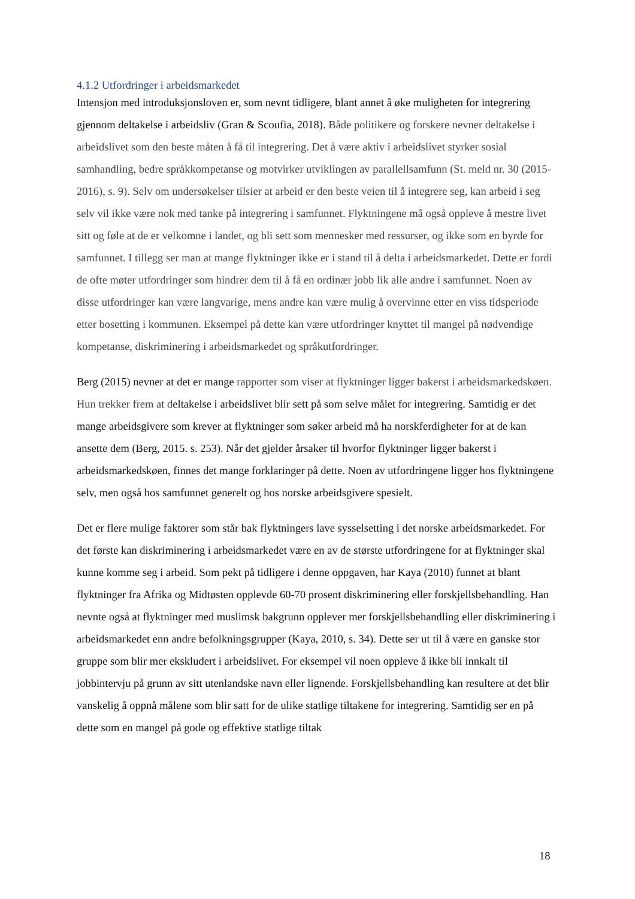4.1.2 Utfordringer i arbeidsmarkedet
Intensjon med introduksjonsloven er, som nevnt tidligere, blant annet å øke muligheten for integrering gjennom deltakelse i arbeidsliv (Gran & Scoufia, 2018). Både politikere og forskere nevner deltakelse i arbeidslivet som den beste måten å få til integrering. Det å være aktiv i arbeidslivet styrker sosial samhandling, bedre språkkompetanse og motvirker utviklingen av parallellsamfunn (St. meld nr. 30 (2015-2016), s. 9). Selv om undersøkelser tilsier at arbeid er den beste veien til å integrere seg, kan arbeid i seg selv vil ikke være nok med tanke på integrering i samfunnet. Flyktningene må også oppleve å mestre livet sitt og føle at de er velkomne i landet, og bli sett som mennesker med ressurser, og ikke som en byrde for samfunnet. I tillegg ser man at mange flyktninger ikke er i stand til å delta i arbeidsmarkedet. Dette er fordi de ofte møter utfordringer som hindrer dem til å få en ordinær jobb lik alle andre i samfunnet. Noen av disse utfordringer kan være langvarige, mens andre kan være mulig å overvinne etter en viss tidsperiode etter bosetting i kommunen. Eksempel på dette kan være utfordringer knyttet til mangel på nødvendige kompetanse, diskriminering i arbeidsmarkedet og språkutfordringer.
Berg (2015) nevner at det er mange rapporter som viser at flyktninger ligger bakerst i arbeidsmarkedskøen. Hun trekker frem at deltakelse i arbeidslivet blir sett på som selve målet for integrering. Samtidig er det mange arbeidsgivere som krever at flyktninger som søker arbeid må ha norskferdigheter for at de kan ansette dem (Berg, 2015. s. 253). Når det gjelder årsaker til hvorfor flyktninger ligger bakerst i arbeidsmarkedskøen, finnes det mange forklaringer på dette. Noen av utfordringene ligger hos flyktningene selv, men også hos samfunnet generelt og hos norske arbeidsgivere spesielt.
Det er flere mulige faktorer som står bak flyktningers lave sysselsetting i det norske arbeidsmarkedet. For det første kan diskriminering i arbeidsmarkedet være en av de største utfordringene for at flyktninger skal kunne komme seg i arbeid. Som pekt på tidligere i denne oppgaven, har Kaya (2010) funnet at blant flyktninger fra Afrika og Midtøsten opplevde 60-70 prosent diskriminering eller forskjellsbehandling. Han nevnte også at flyktninger med muslimsk bakgrunn opplever mer forskjellsbehandling eller diskriminering i arbeidsmarkedet enn andre befolkningsgrupper (Kaya, 2010, s. 34). Dette ser ut til å være en ganske stor gruppe som blir mer ekskludert i arbeidslivet. For eksempel vil noen oppleve å ikke bli innkalt til jobbintervju på grunn av sitt utenlandske navn eller lignende. Forskjellsbehandling kan resultere at det blir vanskelig å oppnå målene som blir satt for de ulike statlige tiltakene for integrering. Samtidig ser en på dette som en mangel på gode og effektive statlige tiltak
18